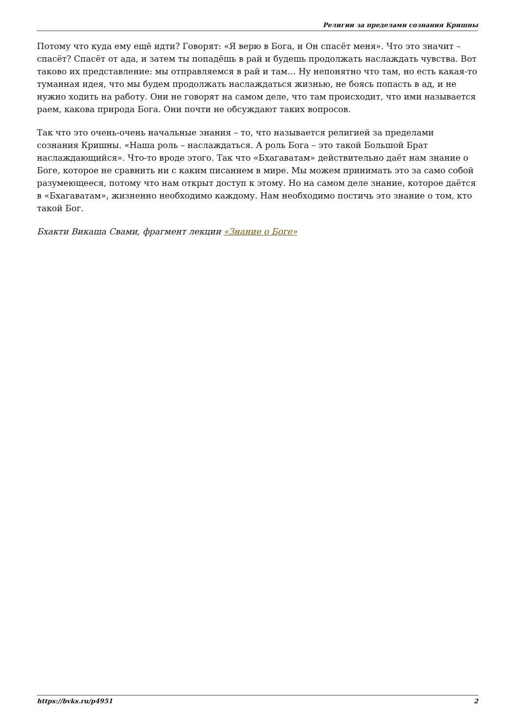Религии за пределами сознания Кришны
Потому что куда ему ещё идти? Говорят: «Я верю в Бога, и Он спасёт меня». Что это значит – спасёт? Спасёт от ада, и затем ты попадёшь в рай и будешь продолжать наслаждать чувства. Вот таково их представление: мы отправляемся в рай и там… Ну непонятно что там, но есть какая-то туманная идея, что мы будем продолжать наслаждаться жизнью, не боясь попасть в ад, и не нужно ходить на работу. Они не говорят на самом деле, что там происходит, что ими называется раем, какова природа Бога. Они почти не обсуждают таких вопросов.
Так что это очень-очень начальные знания – то, что называется религией за пределами сознания Кришны. «Наша роль – наслаждаться. А роль Бога – это такой Большой Брат наслаждающийся». Что-то вроде этого. Так что «Бхагаватам» действительно даёт нам знание о Боге, которое не сравнить ни с каким писанием в мире. Мы можем принимать это за само собой разумеющееся, потому что нам открыт доступ к этому. Но на самом деле знание, которое даётся в «Бхагаватам», жизненно необходимо каждому. Нам необходимо постичь это знание о том, кто такой Бог.
Бхакти Викаша Свами, фрагмент лекции «Знание о Боге»
https://bvks.ru/p4951 2